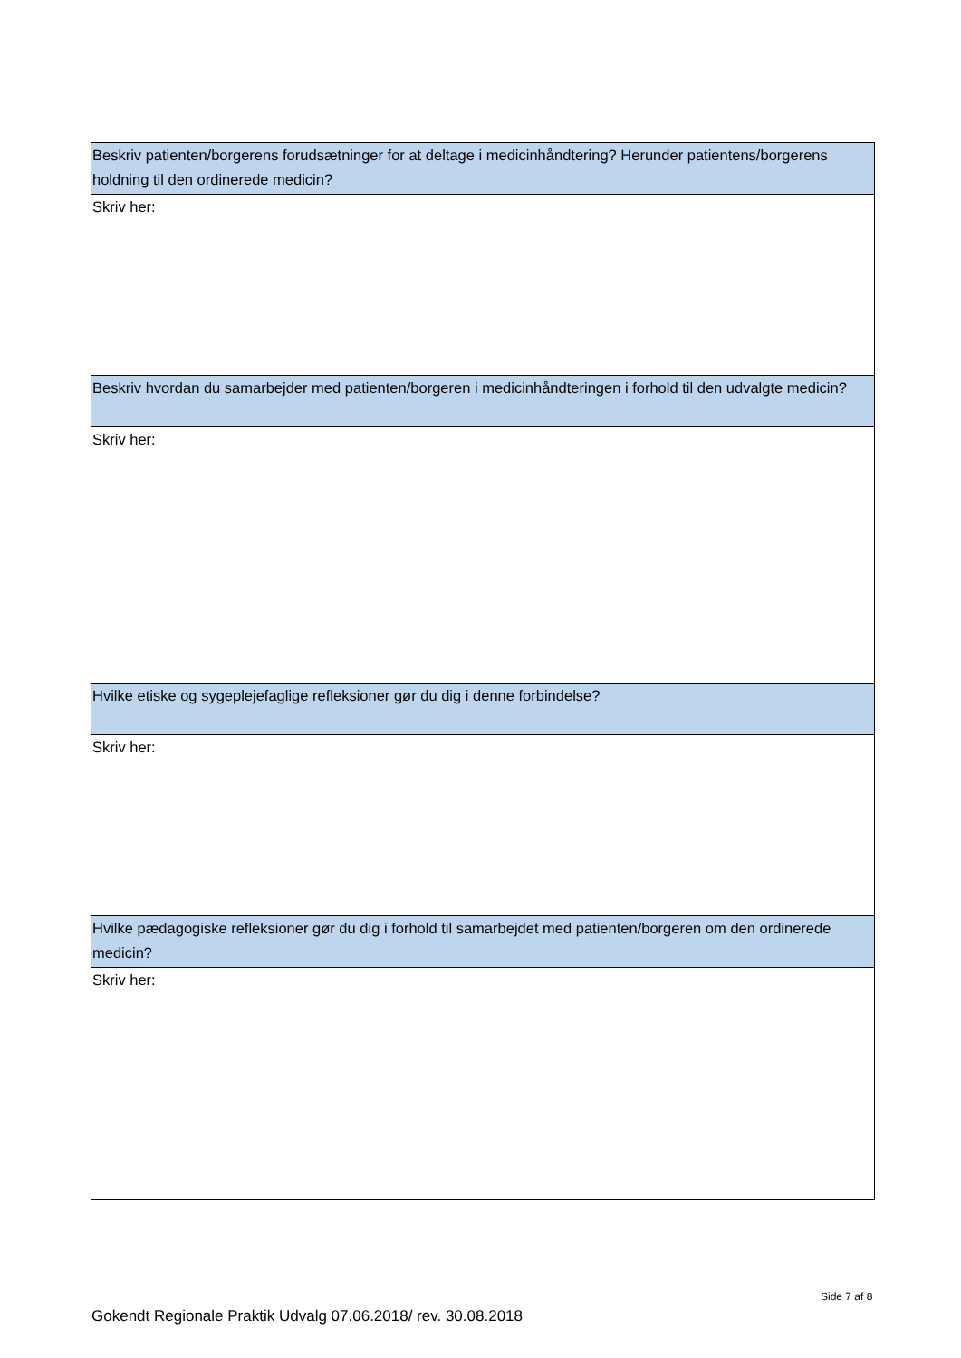| Beskriv patienten/borgerens forudsætninger for at deltage i medicinhåndtering? Herunder patientens/borgerens holdning til den ordinerede medicin? |
| Skriv her: |
| Beskriv hvordan du samarbejder med patienten/borgeren i medicinhåndteringen i forhold til den udvalgte medicin? |
| Skriv her: |
| Hvilke etiske og sygeplejefaglige refleksioner gør du dig i denne forbindelse? |
| Skriv her: |
| Hvilke pædagogiske refleksioner gør du dig i forhold til samarbejdet med patienten/borgeren om den ordinerede medicin? |
| Skriv her: |
Side 7 af 8
Gokendt Regionale Praktik Udvalg 07.06.2018/ rev. 30.08.2018